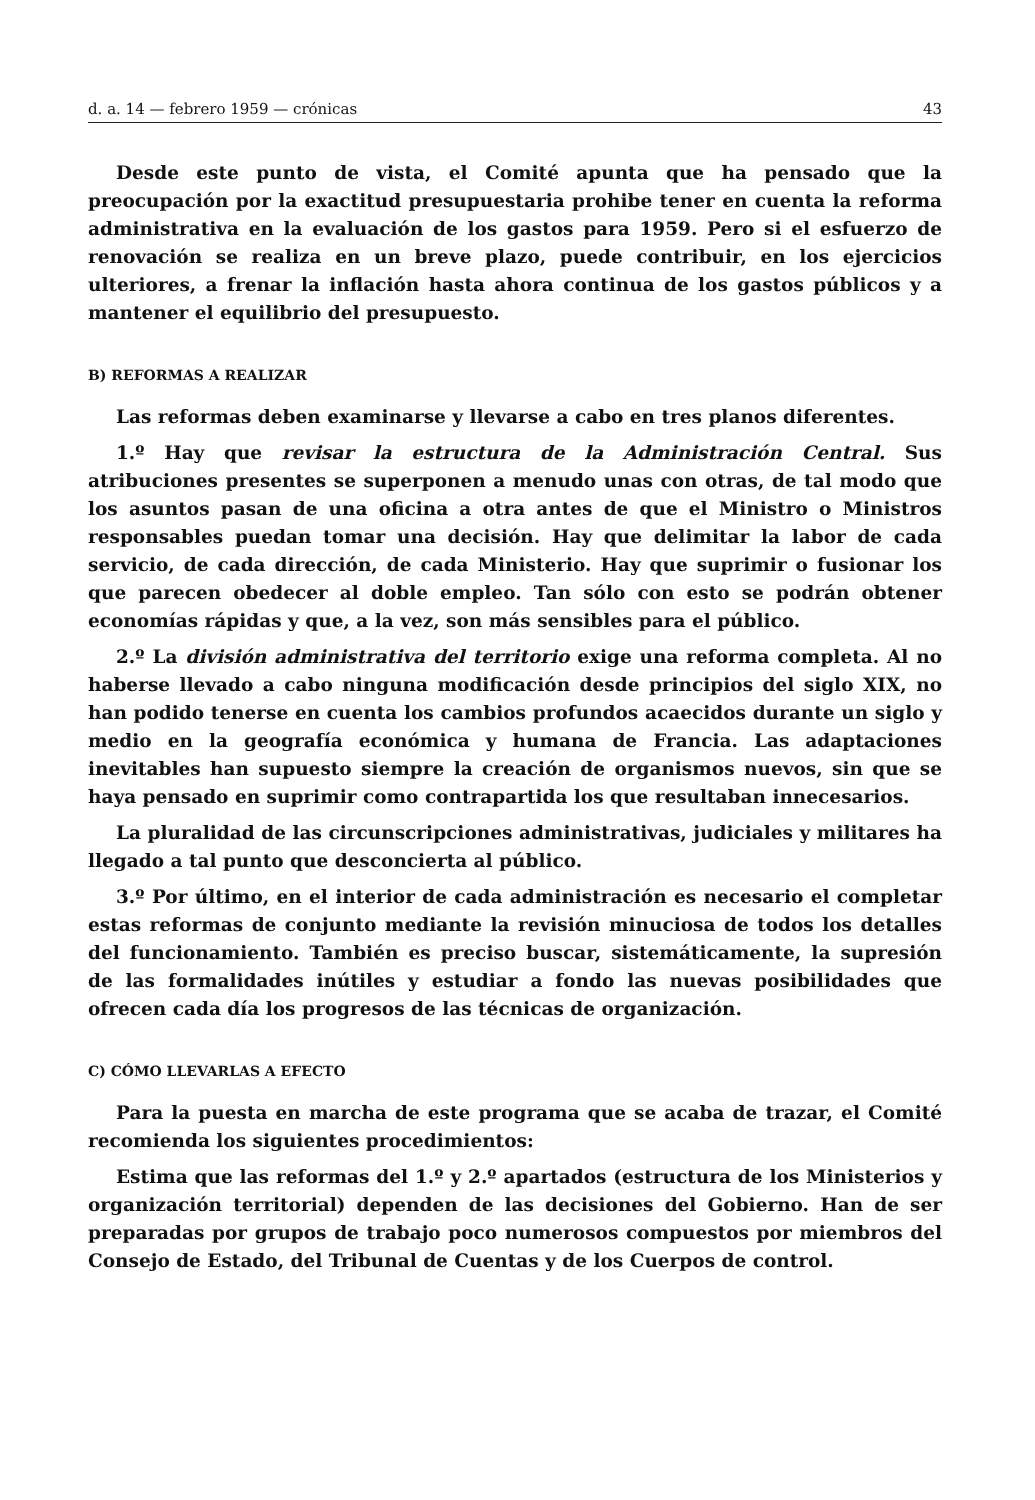d. a. 14 — febrero 1959 — crónicas 43
Desde este punto de vista, el Comité apunta que ha pensado que la preocupación por la exactitud presupuestaria prohibe tener en cuenta la reforma administrativa en la evaluación de los gastos para 1959. Pero si el esfuerzo de renovación se realiza en un breve plazo, puede contribuir, en los ejercicios ulteriores, a frenar la inflación hasta ahora continua de los gastos públicos y a mantener el equilibrio del presupuesto.
B) REFORMAS A REALIZAR
Las reformas deben examinarse y llevarse a cabo en tres planos diferentes.
1.º Hay que revisar la estructura de la Administración Central. Sus atribuciones presentes se superponen a menudo unas con otras, de tal modo que los asuntos pasan de una oficina a otra antes de que el Ministro o Ministros responsables puedan tomar una decisión. Hay que delimitar la labor de cada servicio, de cada dirección, de cada Ministerio. Hay que suprimir o fusionar los que parecen obedecer al doble empleo. Tan sólo con esto se podrán obtener economías rápidas y que, a la vez, son más sensibles para el público.
2.º La división administrativa del territorio exige una reforma completa. Al no haberse llevado a cabo ninguna modificación desde principios del siglo XIX, no han podido tenerse en cuenta los cambios profundos acaecidos durante un siglo y medio en la geografía económica y humana de Francia. Las adaptaciones inevitables han supuesto siempre la creación de organismos nuevos, sin que se haya pensado en suprimir como contrapartida los que resultaban innecesarios.
La pluralidad de las circunscripciones administrativas, judiciales y militares ha llegado a tal punto que desconcierta al público.
3.º Por último, en el interior de cada administración es necesario el completar estas reformas de conjunto mediante la revisión minuciosa de todos los detalles del funcionamiento. También es preciso buscar, sistemáticamente, la supresión de las formalidades inútiles y estudiar a fondo las nuevas posibilidades que ofrecen cada día los progresos de las técnicas de organización.
C) CÓMO LLEVARLAS A EFECTO
Para la puesta en marcha de este programa que se acaba de trazar, el Comité recomienda los siguientes procedimientos:
Estima que las reformas del 1.º y 2.º apartados (estructura de los Ministerios y organización territorial) dependen de las decisiones del Gobierno. Han de ser preparadas por grupos de trabajo poco numerosos compuestos por miembros del Consejo de Estado, del Tribunal de Cuentas y de los Cuerpos de control.